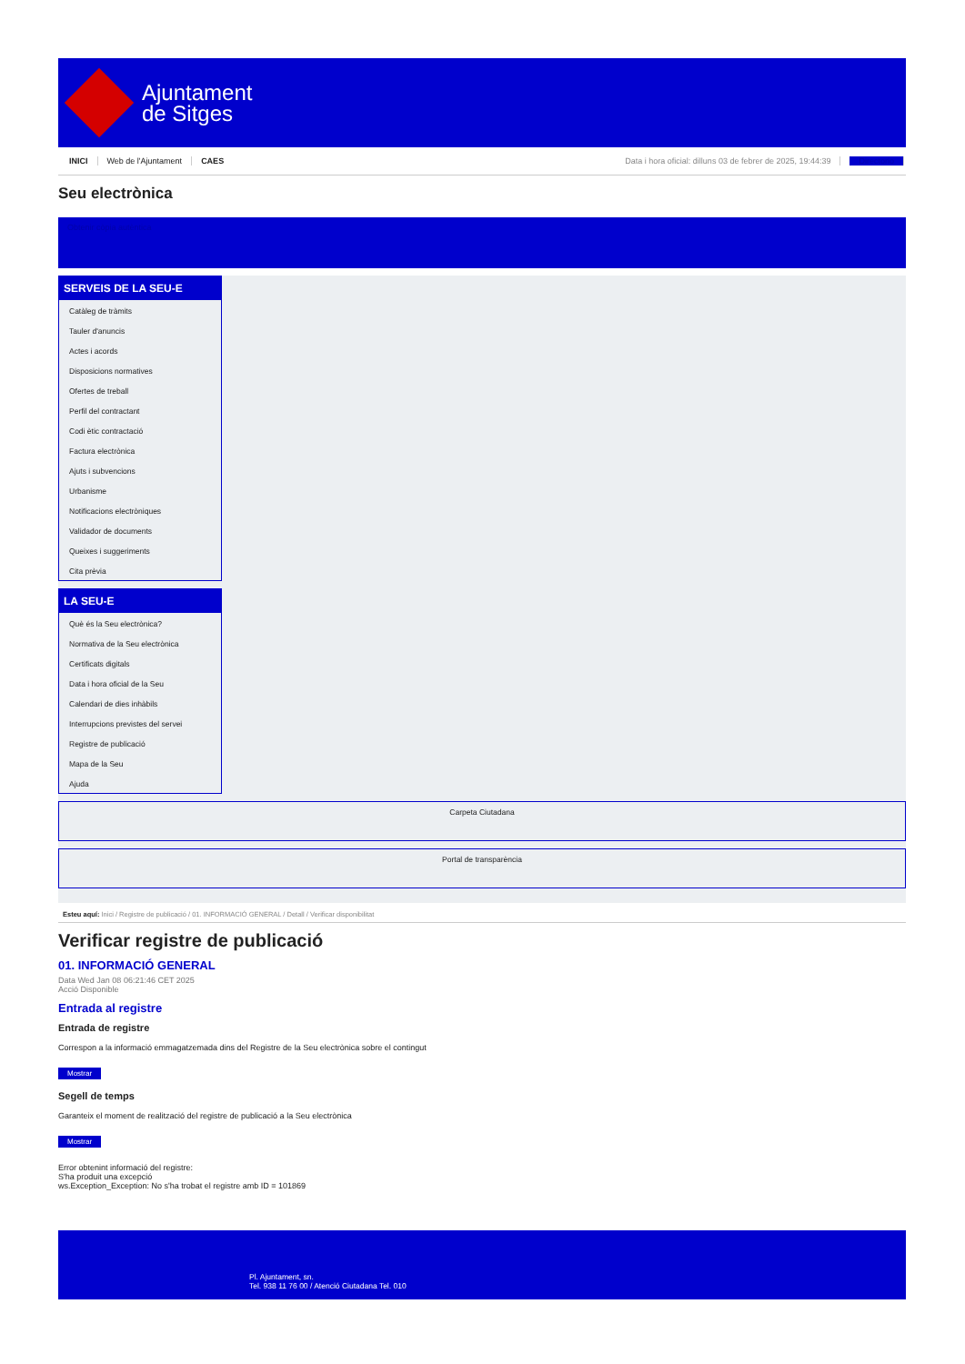Ajuntament
de Sitges
INICI Web de l'Ajuntament CAES Data i hora oficial: dilluns 03 de febrer de 2025, 19:44:39 Directorio
Seu electrònica
Obtenir còpia autèntica
SERVEIS DE LA SEU-E
Catàleg de tràmits
Tauler d'anuncis
Actes i acords
Disposicions normatives
Ofertes de treball
Perfil del contractant
Codi ètic contractació
Factura electrònica
Ajuts i subvencions
Urbanisme
Notificacions electròniques
Validador de documents
Queixes i suggeriments
Cita prèvia
LA SEU-E
Què és la Seu electrònica?
Normativa de la Seu electrònica
Certificats digitals
Data i hora oficial de la Seu
Calendari de dies inhàbils
Interrupcions previstes del servei
Registre de publicació
Mapa de la Seu
Ajuda
Carpeta Ciutadana
Portal de transparència
Esteu aquí: Inici / Registre de publicació / 01. INFORMACIÓ GENERAL / Detall / Verificar disponibilitat
Verificar registre de publicació
01. INFORMACIÓ GENERAL
Data Wed Jan 08 06:21:46 CET 2025
Acció Disponible
Entrada al registre
Entrada de registre
Correspon a la informació emmagatzemada dins del Registre de la Seu electrònica sobre el contingut
Mostrar
Segell de temps
Garanteix el moment de realització del registre de publicació a la Seu electrònica
Mostrar
Error obtenint informació del registre:
S'ha produit una excepció
ws.Exception_Exception: No s'ha trobat el registre amb ID = 101869
Pl. Ajuntament, sn.
Tel. 938 11 76 00 / Atenció Ciutadana Tel. 010